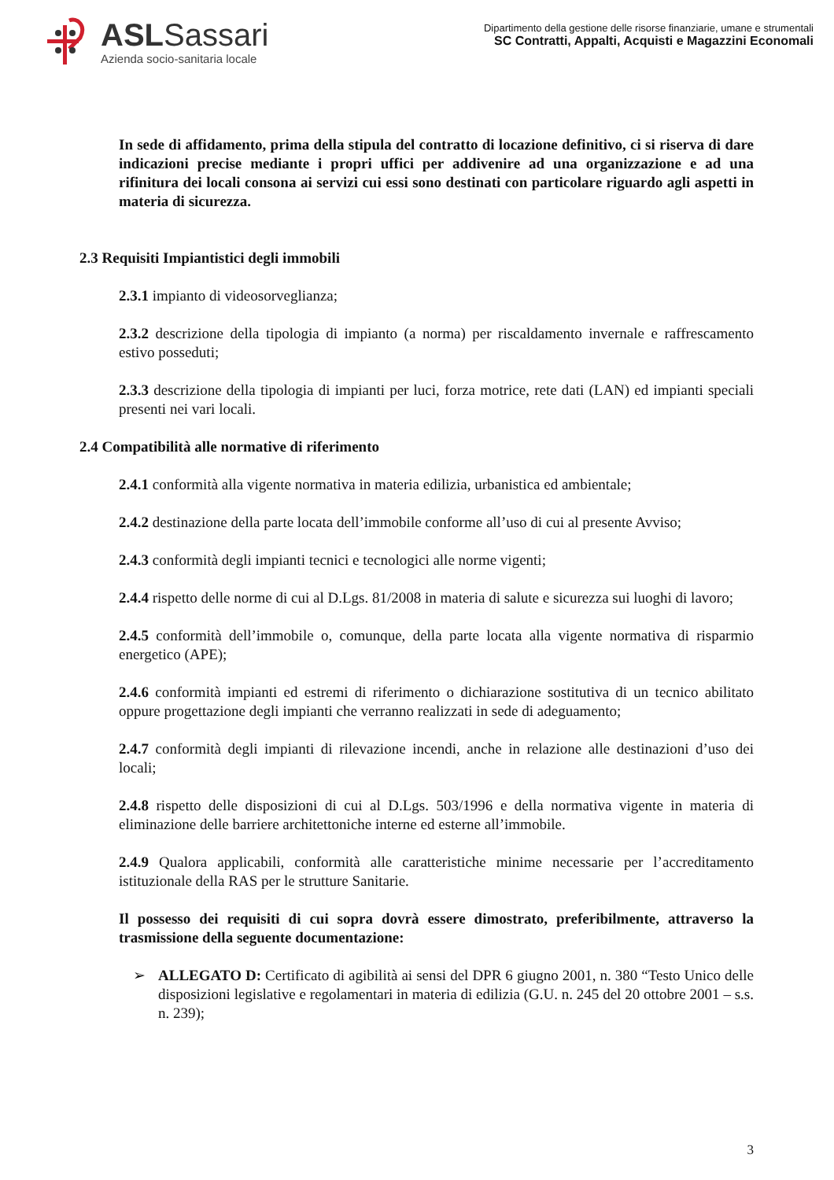ASLSassari
Azienda socio-sanitaria locale
Dipartimento della gestione delle risorse finanziarie, umane e strumentali
SC Contratti, Appalti, Acquisti e Magazzini Economali
In sede di affidamento, prima della stipula del contratto di locazione definitivo, ci si riserva di dare indicazioni precise mediante i propri uffici per addivenire ad una organizzazione e ad una rifinitura dei locali consona ai servizi cui essi sono destinati con particolare riguardo agli aspetti in materia di sicurezza.
2.3 Requisiti Impiantistici degli immobili
2.3.1 impianto di videosorveglianza;
2.3.2 descrizione della tipologia di impianto (a norma) per riscaldamento invernale e raffrescamento estivo posseduti;
2.3.3 descrizione della tipologia di impianti per luci, forza motrice, rete dati (LAN) ed impianti speciali presenti nei vari locali.
2.4 Compatibilità alle normative di riferimento
2.4.1 conformità alla vigente normativa in materia edilizia, urbanistica ed ambientale;
2.4.2 destinazione della parte locata dell’immobile conforme all’uso di cui al presente Avviso;
2.4.3 conformità degli impianti tecnici e tecnologici alle norme vigenti;
2.4.4 rispetto delle norme di cui al D.Lgs. 81/2008 in materia di salute e sicurezza sui luoghi di lavoro;
2.4.5 conformità dell’immobile o, comunque, della parte locata alla vigente normativa di risparmio energetico (APE);
2.4.6 conformità impianti ed estremi di riferimento o dichiarazione sostitutiva di un tecnico abilitato oppure progettazione degli impianti che verranno realizzati in sede di adeguamento;
2.4.7 conformità degli impianti di rilevazione incendi, anche in relazione alle destinazioni d’uso dei locali;
2.4.8 rispetto delle disposizioni di cui al D.Lgs. 503/1996 e della normativa vigente in materia di eliminazione delle barriere architettoniche interne ed esterne all’immobile.
2.4.9 Qualora applicabili, conformità alle caratteristiche minime necessarie per l’accreditamento istituzionale della RAS per le strutture Sanitarie.
Il possesso dei requisiti di cui sopra dovrà essere dimostrato, preferibilmente, attraverso la trasmissione della seguente documentazione:
➢ ALLEGATO D: Certificato di agibilità ai sensi del DPR 6 giugno 2001, n. 380 “Testo Unico delle disposizioni legislative e regolamentari in materia di edilizia (G.U. n. 245 del 20 ottobre 2001 – s.s. n. 239);
3